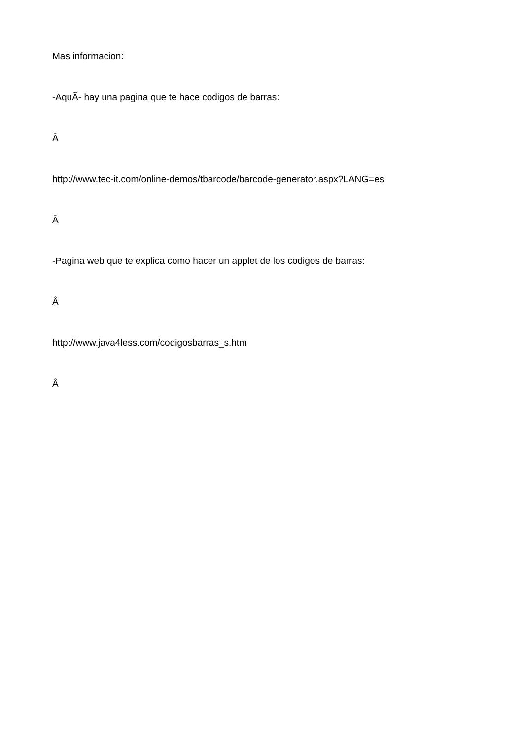Mas informacion:
-AquÃ- hay una pagina que te hace codigos de barras:
Â
http://www.tec-it.com/online-demos/tbarcode/barcode-generator.aspx?LANG=es
Â
-Pagina web que te explica como hacer un applet de los codigos de barras:
Â
http://www.java4less.com/codigosbarras_s.htm
Â